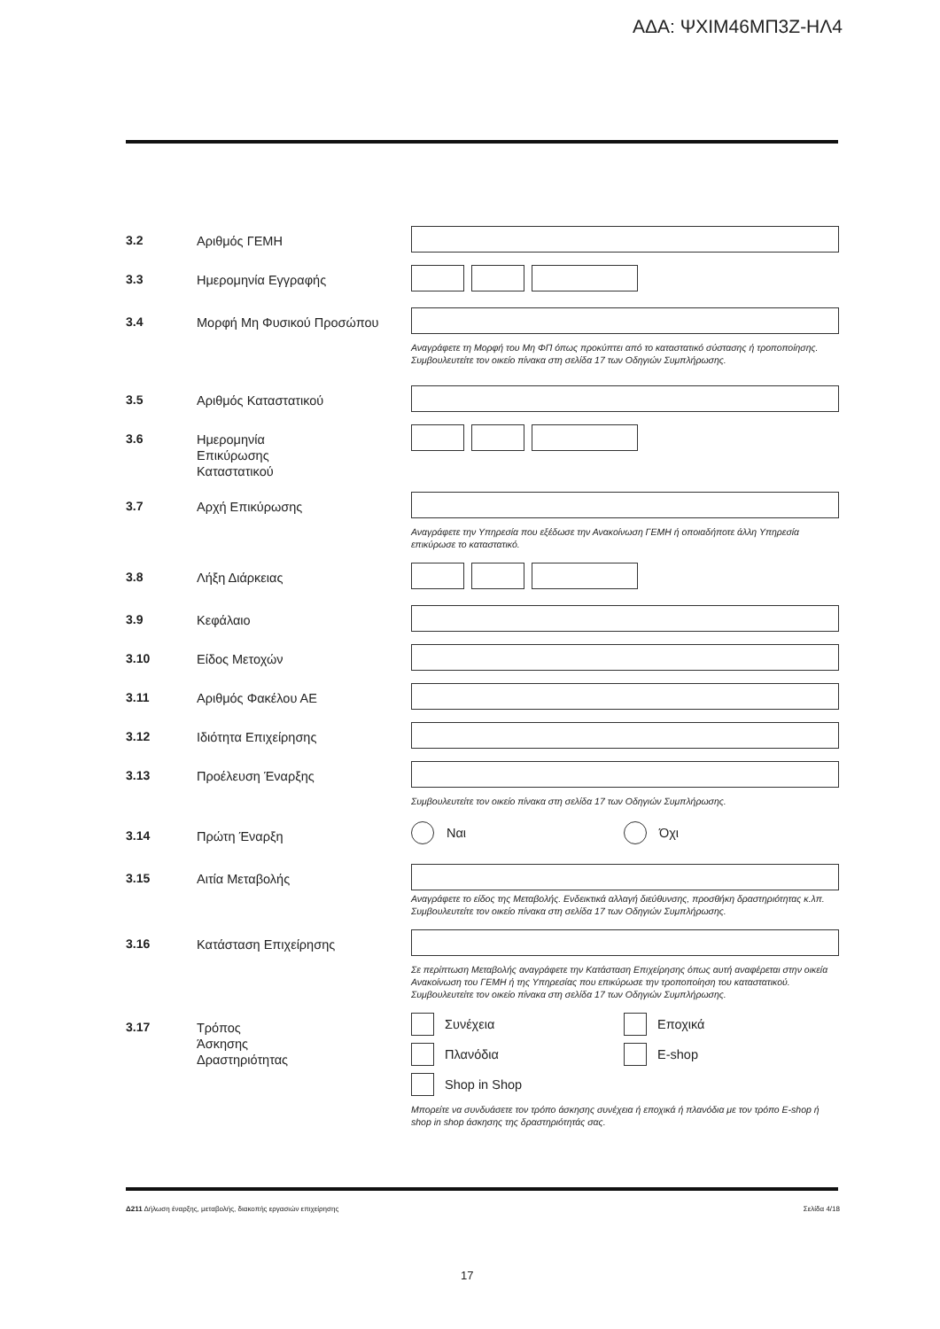ΑΔΑ: ΨΧΙΜ46ΜΠ3Ζ-ΗΛ4
3.2
Αριθμός ΓΕΜΗ
3.3
Ημερομηνία Εγγραφής
3.4
Μορφή Μη Φυσικού Προσώπου
Αναγράφετε τη Μορφή του Μη ΦΠ όπως προκύπτει από το καταστατικό σύστασης ή τροποποίησης. Συμβουλευτείτε τον οικείο πίνακα στη σελίδα 17 των Οδηγιών Συμπλήρωσης.
3.5
Αριθμός Καταστατικού
3.6
Ημερομηνία
Επικύρωσης
Καταστατικού
3.7
Αρχή Επικύρωσης
Αναγράφετε την Υπηρεσία που εξέδωσε την Ανακοίνωση ΓΕΜΗ ή οποιαδήποτε άλλη Υπηρεσία επικύρωσε το καταστατικό.
3.8
Λήξη Διάρκειας
3.9
Κεφάλαιο
3.10
Είδος Μετοχών
3.11
Αριθμός Φακέλου ΑΕ
3.12
Ιδιότητα Επιχείρησης
3.13
Προέλευση Έναρξης
Συμβουλευτείτε τον οικείο πίνακα στη σελίδα 17 των Οδηγιών Συμπλήρωσης.
3.14
Πρώτη Έναρξη
Ναι Όχι
3.15
Αιτία Μεταβολής
Αναγράφετε το είδος της Μεταβολής. Ενδεικτικά αλλαγή διεύθυνσης, προσθήκη δραστηριότητας κ.λπ. Συμβουλευτείτε τον οικείο πίνακα στη σελίδα 17 των Οδηγιών Συμπλήρωσης.
3.16
Κατάσταση Επιχείρησης
Σε περίπτωση Μεταβολής αναγράφετε την Κατάσταση Επιχείρησης όπως αυτή αναφέρεται στην οικεία Ανακοίνωση του ΓΕΜΗ ή της Υπηρεσίας που επικύρωσε την τροποποίηση του καταστατικού. Συμβουλευτείτε τον οικείο πίνακα στη σελίδα 17 των Οδηγιών Συμπλήρωσης.
3.17
Τρόπος
Άσκησης
Δραστηριότητας
Συνέχεια Εποχικά Πλανόδια E-shop Shop in Shop
Μπορείτε να συνδυάσετε τον τρόπο άσκησης συνέχεια ή εποχικά ή πλανόδια με τον τρόπο E-shop ή shop in shop άσκησης της δραστηριότητάς σας.
Δ211 Δήλωση έναρξης, μεταβολής, διακοπής εργασιών επιχείρησης Σελίδα 4/18
17